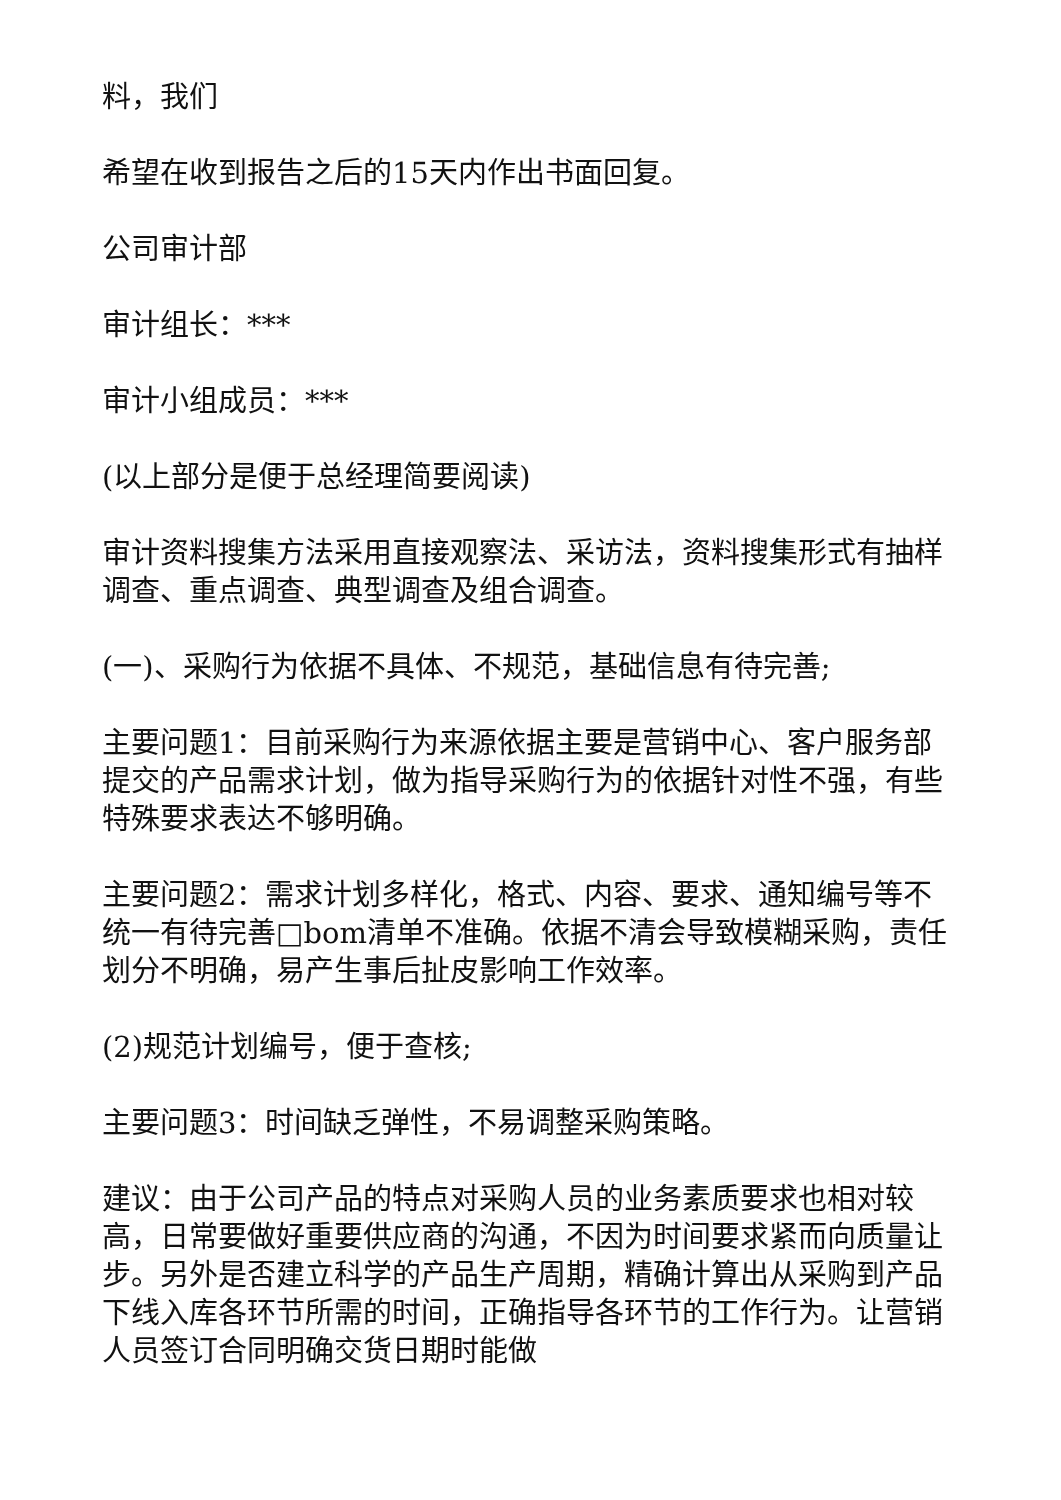料，我们
希望在收到报告之后的15天内作出书面回复。
公司审计部
审计组长：***
审计小组成员：***
(以上部分是便于总经理简要阅读)
审计资料搜集方法采用直接观察法、采访法，资料搜集形式有抽样调查、重点调查、典型调查及组合调查。
(一)、采购行为依据不具体、不规范，基础信息有待完善;
主要问题1：目前采购行为来源依据主要是营销中心、客户服务部提交的产品需求计划，做为指导采购行为的依据针对性不强，有些特殊要求表达不够明确。
主要问题2：需求计划多样化，格式、内容、要求、通知编号等不统一有待完善□bom清单不准确。依据不清会导致模糊采购，责任划分不明确，易产生事后扯皮影响工作效率。
(2)规范计划编号，便于查核;
主要问题3：时间缺乏弹性，不易调整采购策略。
建议：由于公司产品的特点对采购人员的业务素质要求也相对较高，日常要做好重要供应商的沟通，不因为时间要求紧而向质量让步。另外是否建立科学的产品生产周期，精确计算出从采购到产品下线入库各环节所需的时间，正确指导各环节的工作行为。让营销人员签订合同明确交货日期时能做